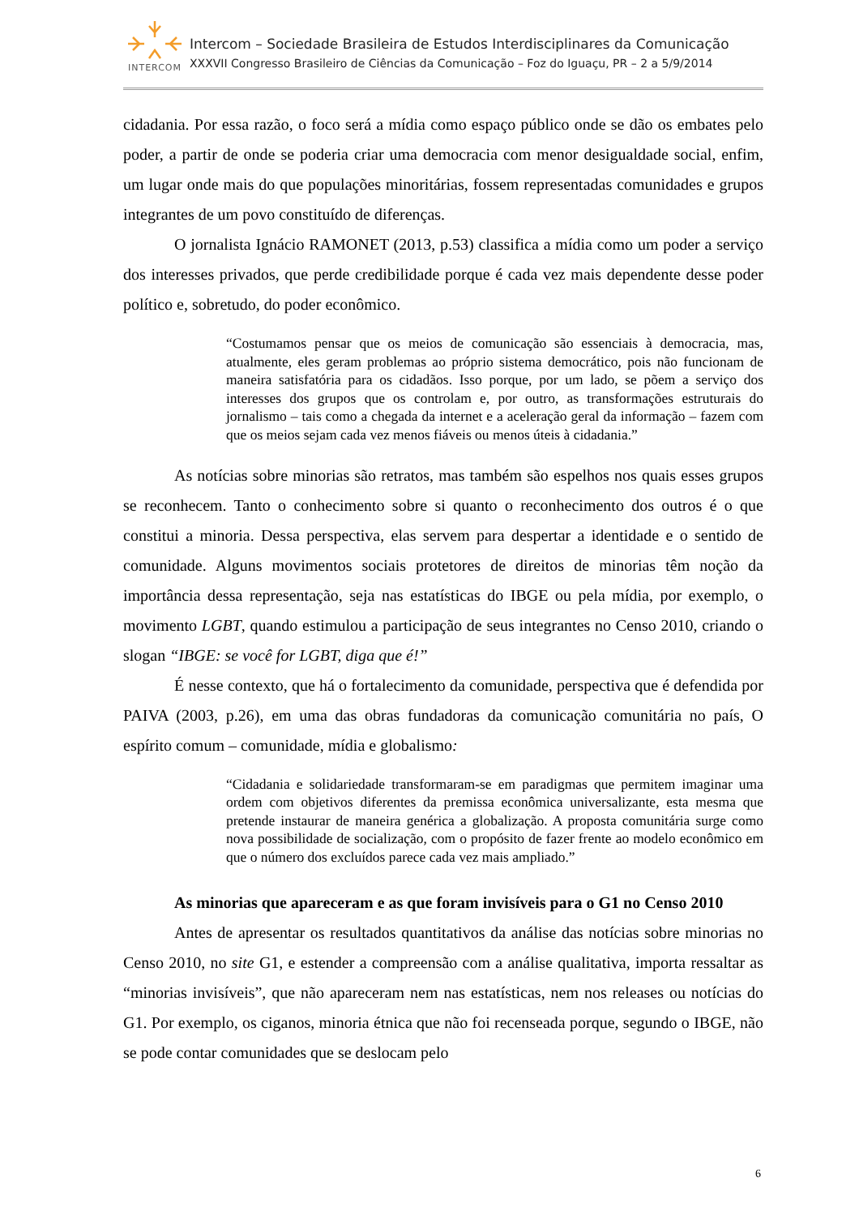INTERCOM
Intercom – Sociedade Brasileira de Estudos Interdisciplinares da Comunicação
XXXVII Congresso Brasileiro de Ciências da Comunicação – Foz do Iguaçu, PR – 2 a 5/9/2014
cidadania. Por essa razão, o foco será a mídia como espaço público onde se dão os embates pelo poder, a partir de onde se poderia criar uma democracia com menor desigualdade social, enfim, um lugar onde mais do que populações minoritárias, fossem representadas comunidades e grupos integrantes de um povo constituído de diferenças.
O jornalista Ignácio RAMONET (2013, p.53) classifica a mídia como um poder a serviço dos interesses privados, que perde credibilidade porque é cada vez mais dependente desse poder político e, sobretudo, do poder econômico.
“Costumamos pensar que os meios de comunicação são essenciais à democracia, mas, atualmente, eles geram problemas ao próprio sistema democrático, pois não funcionam de maneira satisfatória para os cidadãos. Isso porque, por um lado, se põem a serviço dos interesses dos grupos que os controlam e, por outro, as transformações estruturais do jornalismo – tais como a chegada da internet e a aceleração geral da informação – fazem com que os meios sejam cada vez menos fiáveis ou menos úteis à cidadania.”
As notícias sobre minorias são retratos, mas também são espelhos nos quais esses grupos se reconhecem. Tanto o conhecimento sobre si quanto o reconhecimento dos outros é o que constitui a minoria. Dessa perspectiva, elas servem para despertar a identidade e o sentido de comunidade. Alguns movimentos sociais protetores de direitos de minorias têm noção da importância dessa representação, seja nas estatísticas do IBGE ou pela mídia, por exemplo, o movimento LGBT, quando estimulou a participação de seus integrantes no Censo 2010, criando o slogan “IBGE: se você for LGBT, diga que é!”
É nesse contexto, que há o fortalecimento da comunidade, perspectiva que é defendida por PAIVA (2003, p.26), em uma das obras fundadoras da comunicação comunitária no país, O espírito comum – comunidade, mídia e globalismo:
“Cidadania e solidariedade transformaram-se em paradigmas que permitem imaginar uma ordem com objetivos diferentes da premissa econômica universalizante, esta mesma que pretende instaurar de maneira genérica a globalização. A proposta comunitária surge como nova possibilidade de socialização, com o propósito de fazer frente ao modelo econômico em que o número dos excluídos parece cada vez mais ampliado.”
As minorias que apareceram e as que foram invisíveis para o G1 no Censo 2010
Antes de apresentar os resultados quantitativos da análise das notícias sobre minorias no Censo 2010, no site G1, e estender a compreensão com a análise qualitativa, importa ressaltar as “minorias invisíveis”, que não apareceram nem nas estatísticas, nem nos releases ou notícias do G1. Por exemplo, os ciganos, minoria étnica que não foi recenseada porque, segundo o IBGE, não se pode contar comunidades que se deslocam pelo
6